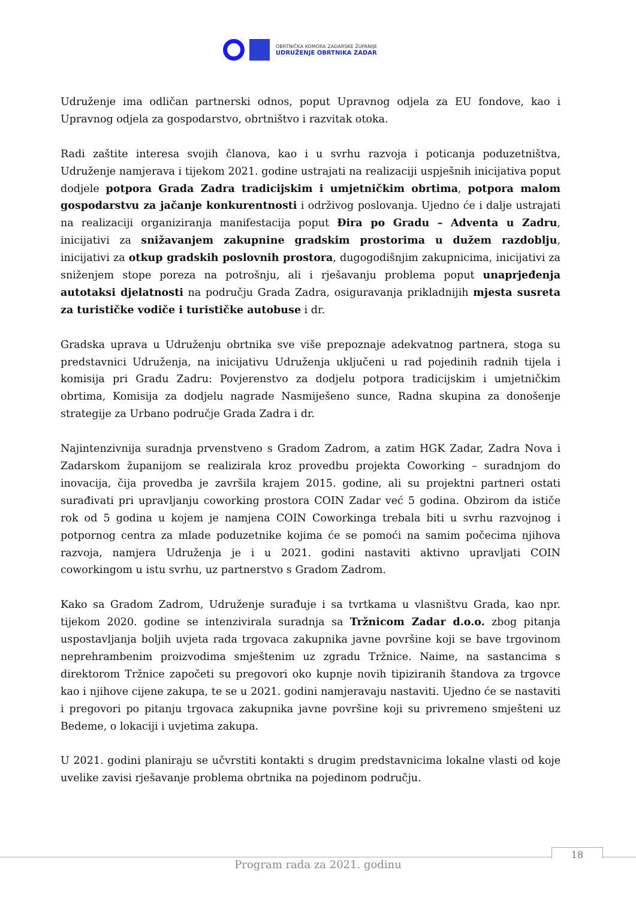OBRTNIČKA KOMORA ZADARSKE ŽUPANIJE
UDRUŽENJE OBRTNIKA ZADAR
Udruženje ima odličan partnerski odnos, poput Upravnog odjela za EU fondove, kao i Upravnog odjela za gospodarstvo, obrtništvo i razvitak otoka.
Radi zaštite interesa svojih članova, kao i u svrhu razvoja i poticanja poduzetništva, Udruženje namjerava i tijekom 2021. godine ustrajati na realizaciji uspješnih inicijativa poput dodjele potpora Grada Zadra tradicijskim i umjetničkim obrtima, potpora malom gospodarstvu za jačanje konkurentnosti i održivog poslovanja. Ujedno će i dalje ustrajati na realizaciji organiziranja manifestacija poput Đira po Gradu – Adventa u Zadru, inicijativi za snižavanjem zakupnine gradskim prostorima u dužem razdoblju, inicijativi za otkup gradskih poslovnih prostora, dugogodišnjim zakupnicima, inicijativi za sniženjem stope poreza na potrošnju, ali i rješavanju problema poput unaprjeđenja autotaksi djelatnosti na području Grada Zadra, osiguravanja prikladnijih mjesta susreta za turističke vodiče i turističke autobuse i dr.
Gradska uprava u Udruženju obrtnika sve više prepoznaje adekvatnog partnera, stoga su predstavnici Udruženja, na inicijativu Udruženja uključeni u rad pojedinih radnih tijela i komisija pri Gradu Zadru: Povjerenstvo za dodjelu potpora tradicijskim i umjetničkim obrtima, Komisija za dodjelu nagrade Nasmiješeno sunce, Radna skupina za donošenje strategije za Urbano područje Grada Zadra i dr.
Najintenzivnija suradnja prvenstveno s Gradom Zadrom, a zatim HGK Zadar, Zadra Nova i Zadarskom županijom se realizirala kroz provedbu projekta Coworking – suradnjom do inovacija, čija provedba je završila krajem 2015. godine, ali su projektni partneri ostati surađivati pri upravljanju coworking prostora COIN Zadar već 5 godina. Obzirom da ističe rok od 5 godina u kojem je namjena COIN Coworkinga trebala biti u svrhu razvojnog i potpornog centra za mlade poduzetnike kojima će se pomoći na samim počecima njihova razvoja, namjera Udruženja je i u 2021. godini nastaviti aktivno upravljati COIN coworkingom u istu svrhu, uz partnerstvo s Gradom Zadrom.
Kako sa Gradom Zadrom, Udruženje surađuje i sa tvrtkama u vlasništvu Grada, kao npr. tijekom 2020. godine se intenzivirala suradnja sa Tržnicom Zadar d.o.o. zbog pitanja uspostavljanja boljih uvjeta rada trgovaca zakupnika javne površine koji se bave trgovinom neprehrambenim proizvodima smještenim uz zgradu Tržnice. Naime, na sastancima s direktorom Tržnice započeti su pregovori oko kupnje novih tipiziranih štandova za trgovce kao i njihove cijene zakupa, te se u 2021. godini namjeravaju nastaviti. Ujedno će se nastaviti i pregovori po pitanju trgovaca zakupnika javne površine koji su privremeno smješteni uz Bedeme, o lokaciji i uvjetima zakupa.
U 2021. godini planiraju se učvrstiti kontakti s drugim predstavnicima lokalne vlasti od koje uvelike zavisi rješavanje problema obrtnika na pojedinom području.
18
Program rada za 2021. godinu